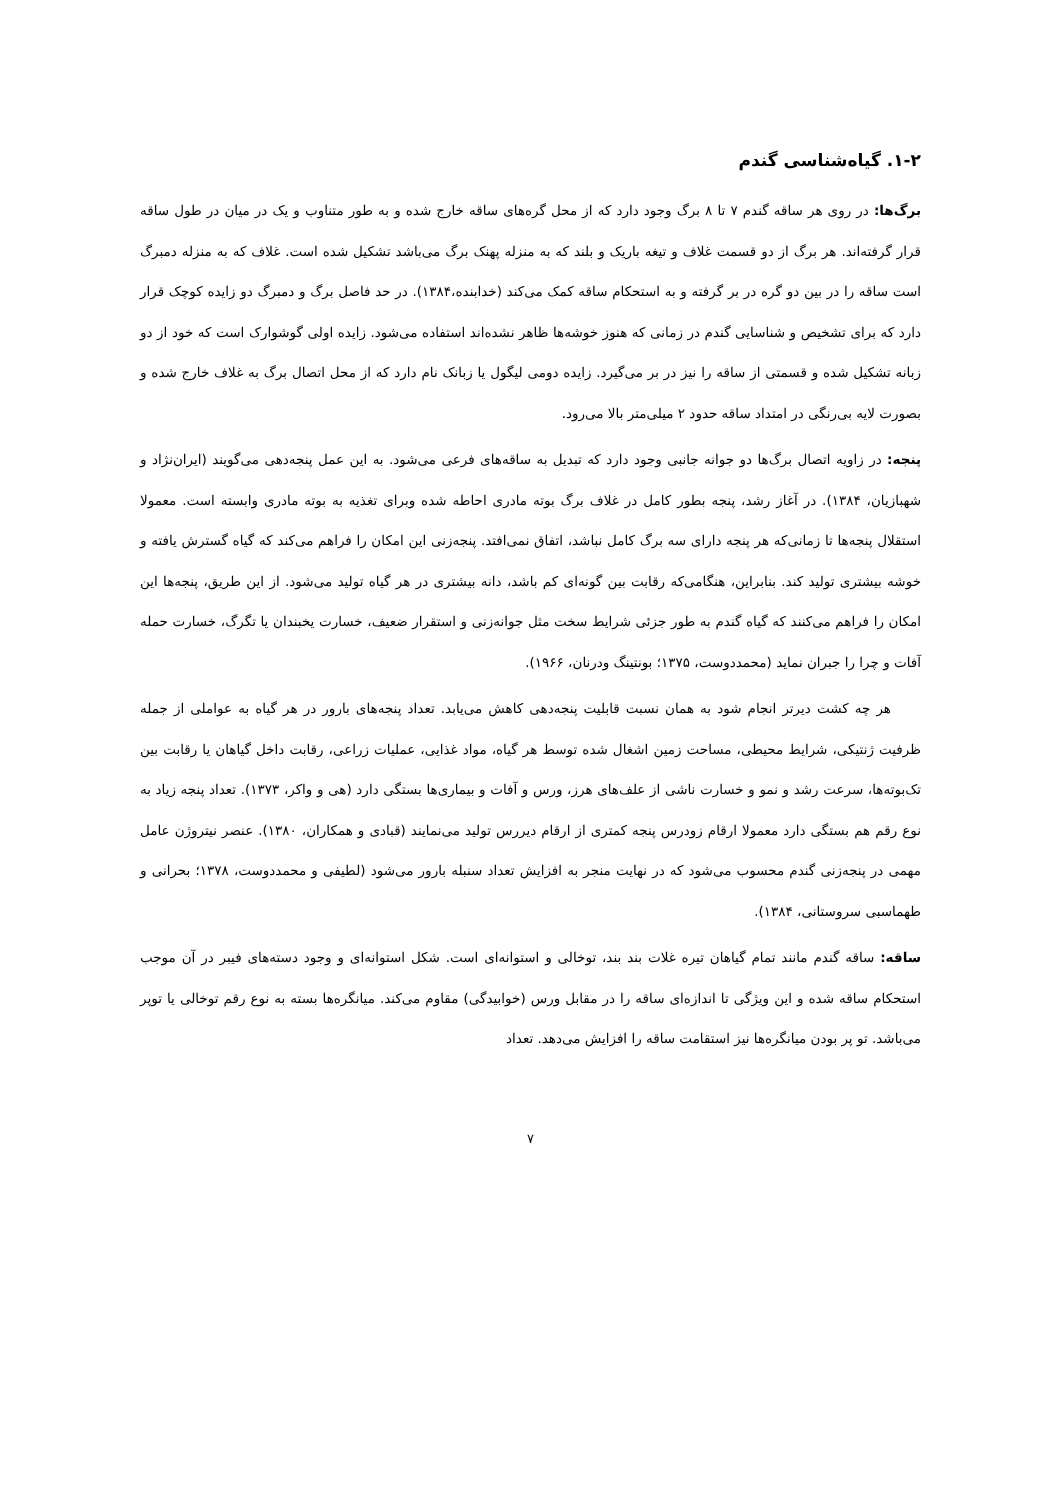۱-۲. گیاه‌شناسی گندم
برگ‌ها: در روی هر ساقه گندم ۷ تا ۸ برگ وجود دارد که از محل گره‌های ساقه خارج شده و به طور متناوب و یک در میان در طول ساقه قرار گرفته‌اند. هر برگ از دو قسمت غلاف و تیغه باریک و بلند که به منزله پهنک برگ می‌باشد تشکیل شده است. غلاف که به منزله دمبرگ است ساقه را در بین دو گره در بر گرفته و به استحکام ساقه کمک می‌کند (خدابنده،۱۳۸۴). در حد فاصل برگ و دمبرگ دو زایده کوچک قرار دارد که برای تشخیص و شناسایی گندم در زمانی که هنوز خوشه‌ها ظاهر نشده‌اند استفاده می‌شود. زایده اولی گوشوارک است که خود از دو زبانه تشکیل شده و قسمتی از ساقه را نیز در بر می‌گیرد. زایده دومی لیگول یا زبانک نام دارد که از محل اتصال برگ به غلاف خارج شده و بصورت لایه بی‌رنگی در امتداد ساقه حدود ۲ میلی‌متر بالا می‌رود.
پنجه: در زاویه اتصال برگ‌ها دو جوانه جانبی وجود دارد که تبدیل به ساقه‌های فرعی می‌شود. به این عمل پنجه‌دهی می‌گویند (ایران‌نژاد و شهبازیان، ۱۳۸۴). در آغاز رشد، پنجه بطور کامل در غلاف برگ بوته مادری احاطه شده وبرای تغذیه به بوته مادری وابسته است. معمولا استقلال پنجه‌ها تا زمانی‌که هر پنجه دارای سه برگ کامل نباشد، اتفاق نمی‌افتد. پنجه‌زنی این امکان را فراهم می‌کند که گیاه گسترش یافته و خوشه بیشتری تولید کند. بنابراین، هنگامی‌که رقابت بین گونه‌ای کم باشد، دانه بیشتری در هر گیاه تولید می‌شود. از این طریق، پنجه‌ها این امکان را فراهم می‌کنند که گیاه گندم به طور جزئی شرایط سخت مثل جوانه‌زنی و استقرار ضعیف، خسارت یخبندان یا تگرگ، خسارت حمله آفات و چرا را جبران نماید (محمددوست، ۱۳۷۵؛ بونتینگ ودرنان، ۱۹۶۶).
هر چه کشت دیرتر انجام شود به همان نسبت قابلیت پنجه‌دهی کاهش می‌یابد. تعداد پنجه‌های بارور در هر گیاه به عواملی از جمله ظرفیت ژنتیکی، شرایط محیطی، مساحت زمین اشغال شده توسط هر گیاه، مواد غذایی، عملیات زراعی، رقابت داخل گیاهان یا رقابت بین تک‌بوته‌ها، سرعت رشد و نمو و خسارت ناشی از علف‌های هرز، ورس و آفات و بیماری‌ها بستگی دارد (هی و واکر، ۱۳۷۳). تعداد پنجه زیاد به نوع رقم هم بستگی دارد معمولا ارقام زودرس پنجه کمتری از ارقام دیررس تولید می‌نمایند (قبادی و همکاران، ۱۳۸۰). عنصر نیتروژن عامل مهمی در پنجه‌زنی گندم محسوب می‌شود که در نهایت منجر به افزایش تعداد سنبله بارور می‌شود (لطیفی و محمددوست، ۱۳۷۸؛ بحرانی و طهماسبی سروستانی، ۱۳۸۴).
ساقه: ساقه گندم مانند تمام گیاهان تیره غلات بند بند، توخالی و استوانه‌ای است. شکل استوانه‌ای و وجود دسته‌های فیبر در آن موجب استحکام ساقه شده و این ویژگی تا اندازه‌ای ساقه را در مقابل ورس (خوابیدگی) مقاوم می‌کند. میانگره‌ها بسته به نوع رقم توخالی یا توپر می‌باشد. تو پر بودن میانگره‌ها نیز استقامت ساقه را افزایش می‌دهد. تعداد
۷